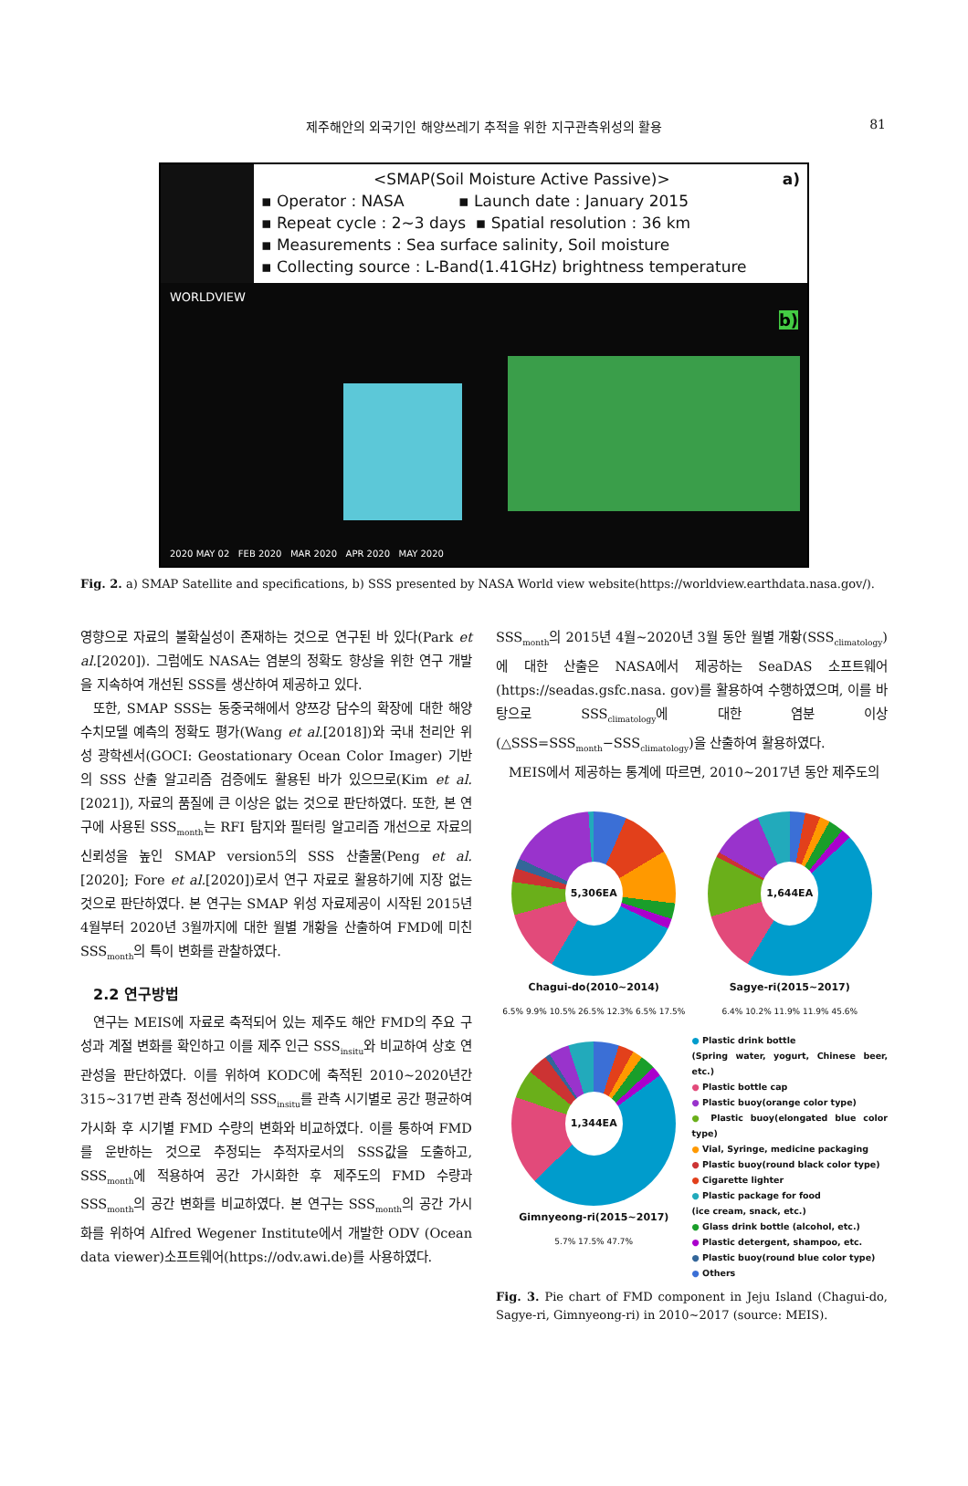제주해안의 외국기인 해양쓰레기 추적을 위한 지구관측위성의 활용 81
<SMAP(Soil Moisture Active Passive)> a)
▪ Operator : NASA ▪ Launch date : January 2015
▪ Repeat cycle : 2~3 days ▪ Spatial resolution : 36 km
▪ Measurements : Sea surface salinity, Soil moisture
▪ Collecting source : L-Band(1.41GHz) brightness temperature
WORLDVIEW
b)
2020 MAY 02 FEB 2020 MAR 2020 APR 2020 MAY 2020
Fig. 2. a) SMAP Satellite and specifications, b) SSS presented by NASA World view website(https://worldview.earthdata.nasa.gov/).
영향으로 자료의 불확실성이 존재하는 것으로 연구된 바 있다(Park et al.[2020]). 그럼에도 NASA는 염분의 정확도 향상을 위한 연구 개발을 지속하여 개선된 SSS를 생산하여 제공하고 있다.
또한, SMAP SSS는 동중국해에서 양쯔강 담수의 확장에 대한 해양 수치모델 예측의 정확도 평가(Wang et al.[2018])와 국내 천리안 위성 광학센서(GOCI: Geostationary Ocean Color Imager) 기반의 SSS 산출 알고리즘 검증에도 활용된 바가 있으므로(Kim et al. [2021]), 자료의 품질에 큰 이상은 없는 것으로 판단하였다. 또한, 본 연구에 사용된 SSS<sub>month</sub>는 RFI 탐지와 필터링 알고리즘 개선으로 자료의 신뢰성을 높인 SMAP version5의 SSS 산출물(Peng et al. [2020]; Fore et al.[2020])로서 연구 자료로 활용하기에 지장 없는 것으로 판단하였다. 본 연구는 SMAP 위성 자료제공이 시작된 2015년 4월부터 2020년 3월까지에 대한 월별 개황을 산출하여 FMD에 미친 SSS<sub>month</sub>의 특이 변화를 관찰하였다.
2.2 연구방법
연구는 MEIS에 자료로 축적되어 있는 제주도 해안 FMD의 주요 구성과 계절 변화를 확인하고 이를 제주 인근 SSS<sub>insitu</sub>와 비교하여 상호 연관성을 판단하였다. 이를 위하여 KODC에 축적된 2010~2020년간 315~317번 관측 정선에서의 SSS<sub>insitu</sub>를 관측 시기별로 공간 평균하여 가시화 후 시기별 FMD 수량의 변화와 비교하였다. 이를 통하여 FMD를 운반하는 것으로 추정되는 추적자로서의 SSS값을 도출하고, SSS<sub>month</sub>에 적용하여 공간 가시화한 후 제주도의 FMD 수량과 SSS<sub>month</sub>의 공간 변화를 비교하였다. 본 연구는 SSS<sub>month</sub>의 공간 가시화를 위하여 Alfred Wegener Institute에서 개발한 ODV (Ocean data viewer)소프트웨어(https://odv.awi.de)를 사용하였다.
SSS<sub>month</sub>의 2015년 4월~2020년 3월 동안 월별 개황(SSS<sub>climatology</sub>)에 대한 산출은 NASA에서 제공하는 SeaDAS 소프트웨어(https://seadas.gsfc.nasa. gov)를 활용하여 수행하였으며, 이를 바탕으로 SSS<sub>climatology</sub>에 대한 염분 이상(△SSS=SSS<sub>month</sub>−SSS<sub>climatology</sub>)을 산출하여 활용하였다.
MEIS에서 제공하는 통계에 따르면, 2010~2017년 동안 제주도의
5,306EA
Chagui-do(2010~2014)
6.5% 9.9% 10.5% 26.5% 12.3% 6.5% 17.5%
1,644EA
Sagye-ri(2015~2017)
6.4% 10.2% 11.9% 11.9% 45.6%
1,344EA
Gimnyeong-ri(2015~2017)
5.7% 17.5% 47.7%
● Plastic drink bottle
(Spring water, yogurt, Chinese beer, etc.)
● Plastic bottle cap
● Plastic buoy(orange color type)
● Plastic buoy(elongated blue color type)
● Vial, Syringe, medicine packaging
● Plastic buoy(round black color type)
● Cigarette lighter
● Plastic package for food
(ice cream, snack, etc.)
● Glass drink bottle (alcohol, etc.)
● Plastic detergent, shampoo, etc.
● Plastic buoy(round blue color type)
● Others
Fig. 3. Pie chart of FMD component in Jeju Island (Chagui-do, Sagye-ri, Gimnyeong-ri) in 2010~2017 (source: MEIS).